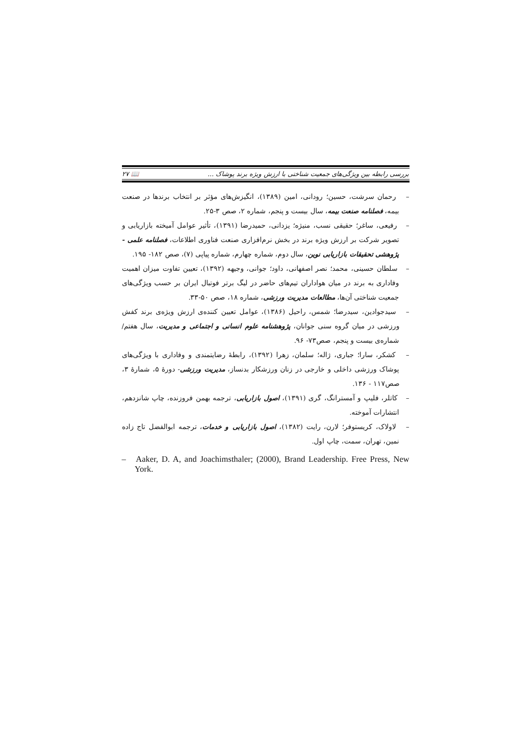بررسی رابطه بین ویژگی‌های جمعیت شناختی با ارزش ویژه برند پوشاک ... 📖 ۲۷
– رحمان سرشت، حسین؛ رودانی، امین (۱۳۸۹)، انگیزش‌های مؤثر بر انتخاب برندها در صنعت بیمه، فصلنامه صنعت بیمه، سال بیست و پنجم، شماره ۲، صص ۳-۲۵.
– رفیعی، ساغر؛ حقیقی نسب، منیژه؛ یزدانی، حمیدرضا (۱۳۹۱)، تأثیر عوامل آمیخته بازاریابی و تصویر شرکت بر ارزش ویژه برند در بخش نرم‌افزاری صنعت فناوری اطلاعات، فصلنامه علمی - پژوهشی تحقیقات بازاریابی نوین، سال دوم، شماره چهارم، شماره پیاپی (۷)، صص ۱۸۲- ۱۹۵.
– سلطان حسینی، محمد؛ نصر اصفهانی، داود؛ جوانی، وجیهه (۱۳۹۲)، تعیین تفاوت میزان اهمیت وفاداری به برند در میان هواداران تیم‌های حاضر در لیگ برتر فوتبال ایران بر حسب ویژگی‌های جمعیت شناختی آن‌ها، مطالعات مدیریت ورزشی، شماره ۱۸، صص ۵۰-۳۳.
– سیدجوادین، سیدرضا؛ شمس، راحیل (۱۳۸۶)، عوامل تعیین کننده‌ی ارزش ویژه‌ی برند کفش ورزشی در میان گروه سنی جوانان، پژوهشنامه علوم انسانی و اجتماعی و مدیریت، سال هفتم/شماره‌ی بیست و پنجم، صص۷۳- ۹۶.
– کشکر، سارا؛ جباری، ژاله؛ سلمان، زهرا (۱۳۹۲)، رابطهٔ رضایتمندی و وفاداری با ویژگی‌های پوشاک ورزشی داخلی و خارجی در زنان ورزشکار بدنساز، مدیریت ورزشی- دورهٔ ۵، شمارهٔ ۳، صص۱۱۷ - ۱۳۶.
– کاتلر، فلیپ و آمسترانگ، گری (۱۳۹۱)، اصول بازاریابی، ترجمه بهمن فروزنده، چاپ شانزدهم، انتشارات آموخته.
– لاولاک، کریستوفر؛ لارن، رایت (۱۳۸۲)، اصول بازاریابی و خدمات، ترجمه ابوالفضل تاج زاده نمین، تهران، سمت، چاپ اول.
– Aaker, D. A, and Joachimsthaler; (2000), Brand Leadership. Free Press, New York.